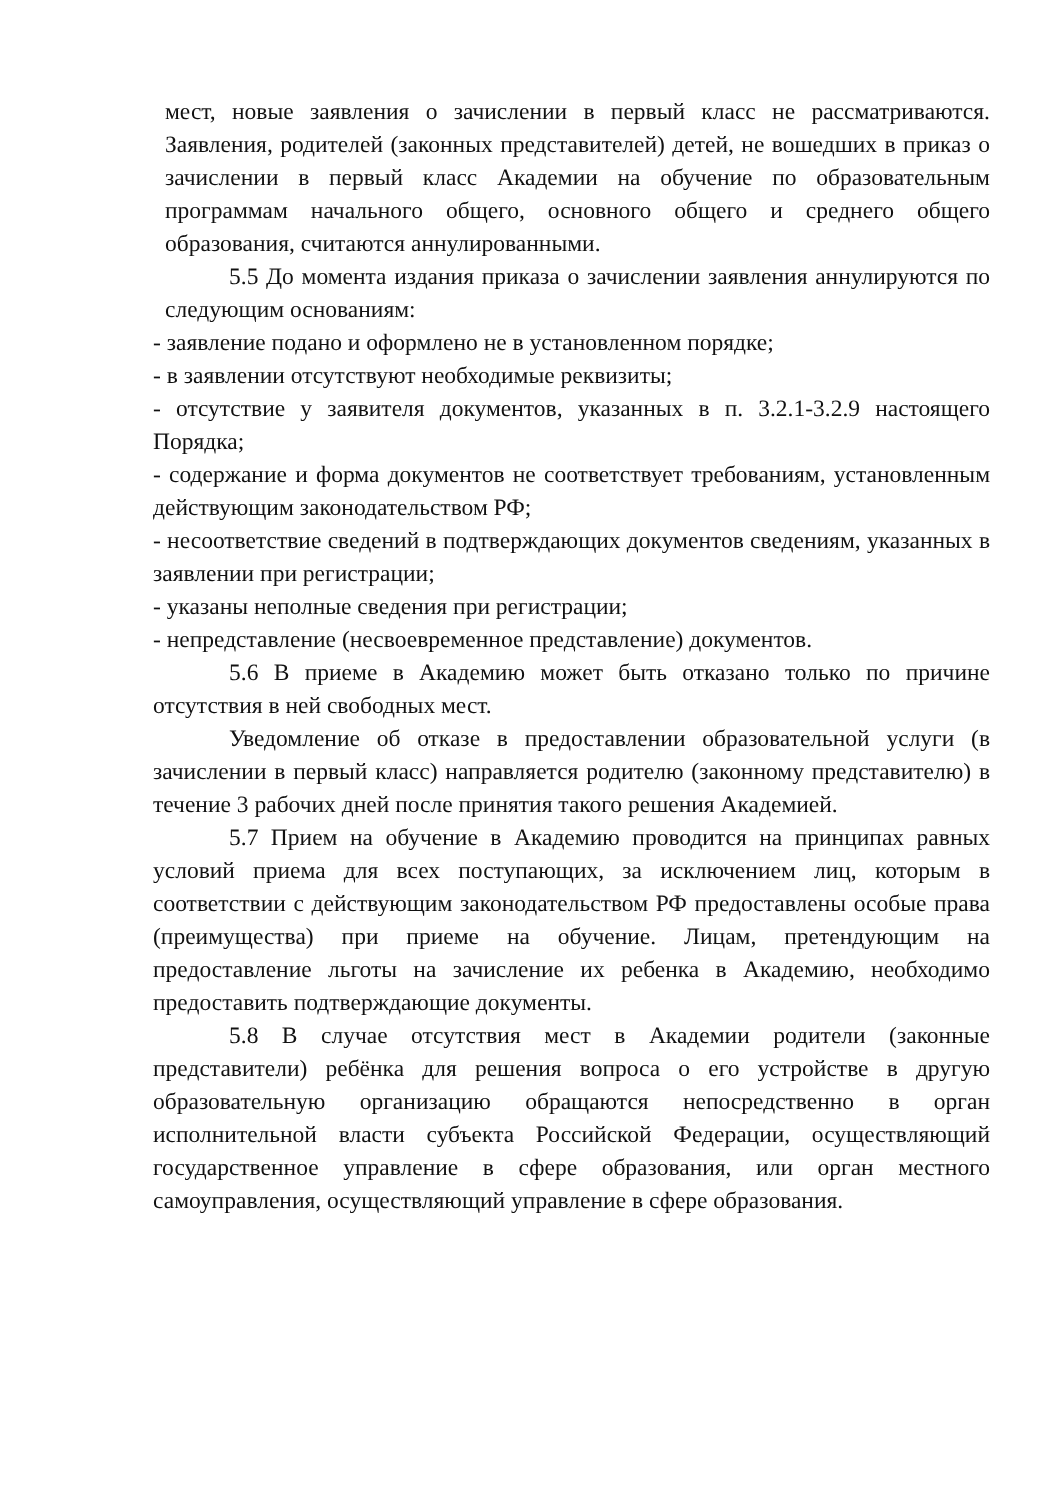мест, новые заявления о зачислении в первый класс не рассматриваются. Заявления, родителей (законных представителей) детей, не вошедших в приказ о зачислении в первый класс Академии на обучение по образовательным программам начального общего, основного общего и среднего общего образования, считаются аннулированными.
5.5 До момента издания приказа о зачислении заявления аннулируются по следующим основаниям:
- заявление подано и оформлено не в установленном порядке;
- в заявлении отсутствуют необходимые реквизиты;
- отсутствие у заявителя документов, указанных в п. 3.2.1-3.2.9 настоящего Порядка;
- содержание и форма документов не соответствует требованиям, установленным действующим законодательством РФ;
- несоответствие сведений в подтверждающих документов сведениям, указанных в заявлении при регистрации;
- указаны неполные сведения при регистрации;
- непредставление (несвоевременное представление) документов.
5.6 В приеме в Академию может быть отказано только по причине отсутствия в ней свободных мест.
Уведомление об отказе в предоставлении образовательной услуги (в зачислении в первый класс) направляется родителю (законному представителю) в течение 3 рабочих дней после принятия такого решения Академией.
5.7 Прием на обучение в Академию проводится на принципах равных условий приема для всех поступающих, за исключением лиц, которым в соответствии с действующим законодательством РФ предоставлены особые права (преимущества) при приеме на обучение. Лицам, претендующим на предоставление льготы на зачисление их ребенка в Академию, необходимо предоставить подтверждающие документы.
5.8 В случае отсутствия мест в Академии родители (законные представители) ребёнка для решения вопроса о его устройстве в другую образовательную организацию обращаются непосредственно в орган исполнительной власти субъекта Российской Федерации, осуществляющий государственное управление в сфере образования, или орган местного самоуправления, осуществляющий управление в сфере образования.